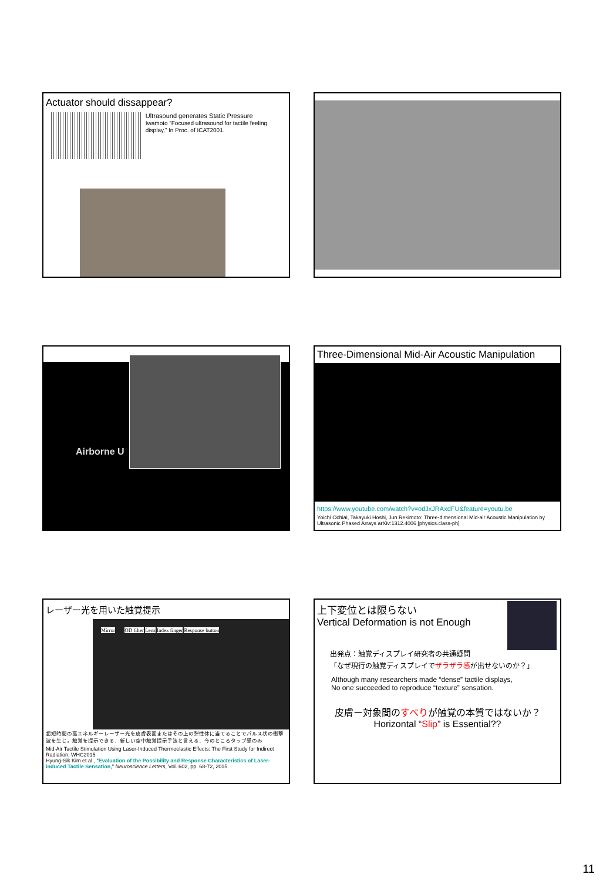Actuator should dissappear?
Ultrasound generates Static Pressure
Iwamoto “Focused ultrasound for tactile feeling display,” In Proc. of ICAT2001.
Airborne U
Three-Dimensional Mid-Air Acoustic Manipulation
https://www.youtube.com/watch?v=odJxJRAxdFU&feature=youtu.be
Yoichi Ochiai, Takayuki Hoshi, Jun Rekimoto: Three-dimensional Mid-air Acoustic Manipulation by Ultrasonic Phased Arrays arXiv:1312.4006 [physics.class-ph]
レーザー光を用いた触覚提示
Mirror OD filter Lens Index finger Response button
超短時間の高エネルギーレーザー光を皮膚表面またはその上の弾性体に当てることでパルス状の衝撃波を生じ，触覚を提示できる．新しい空中触覚提示手法と言える．今のところタップ感のみ
Mid-Air Tactile Stimulation Using Laser-Induced Thermoelastic Effects: The First Study for Indirect Radiation, WHC2015
Hyung-Sik Kim et al., "Evaluation of the Possibility and Response Characteristics of Laser-induced Tactile Sensation," Neuroscience Letters, Vol. 602, pp. 68-72, 2015.
上下変位とは限らない
Vertical Deformation is not Enough
出発点：触覚ディスプレイ研究者の共通疑問
「なぜ現行の触覚ディスプレイでザラザラ感が出せないのか？」
Although many researchers made “dense” tactile displays,
No one succeeded to reproduce “texture” sensation.
皮膚ー対象間のすべりが触覚の本質ではないか？
Horizontal “Slip” is Essential??
11